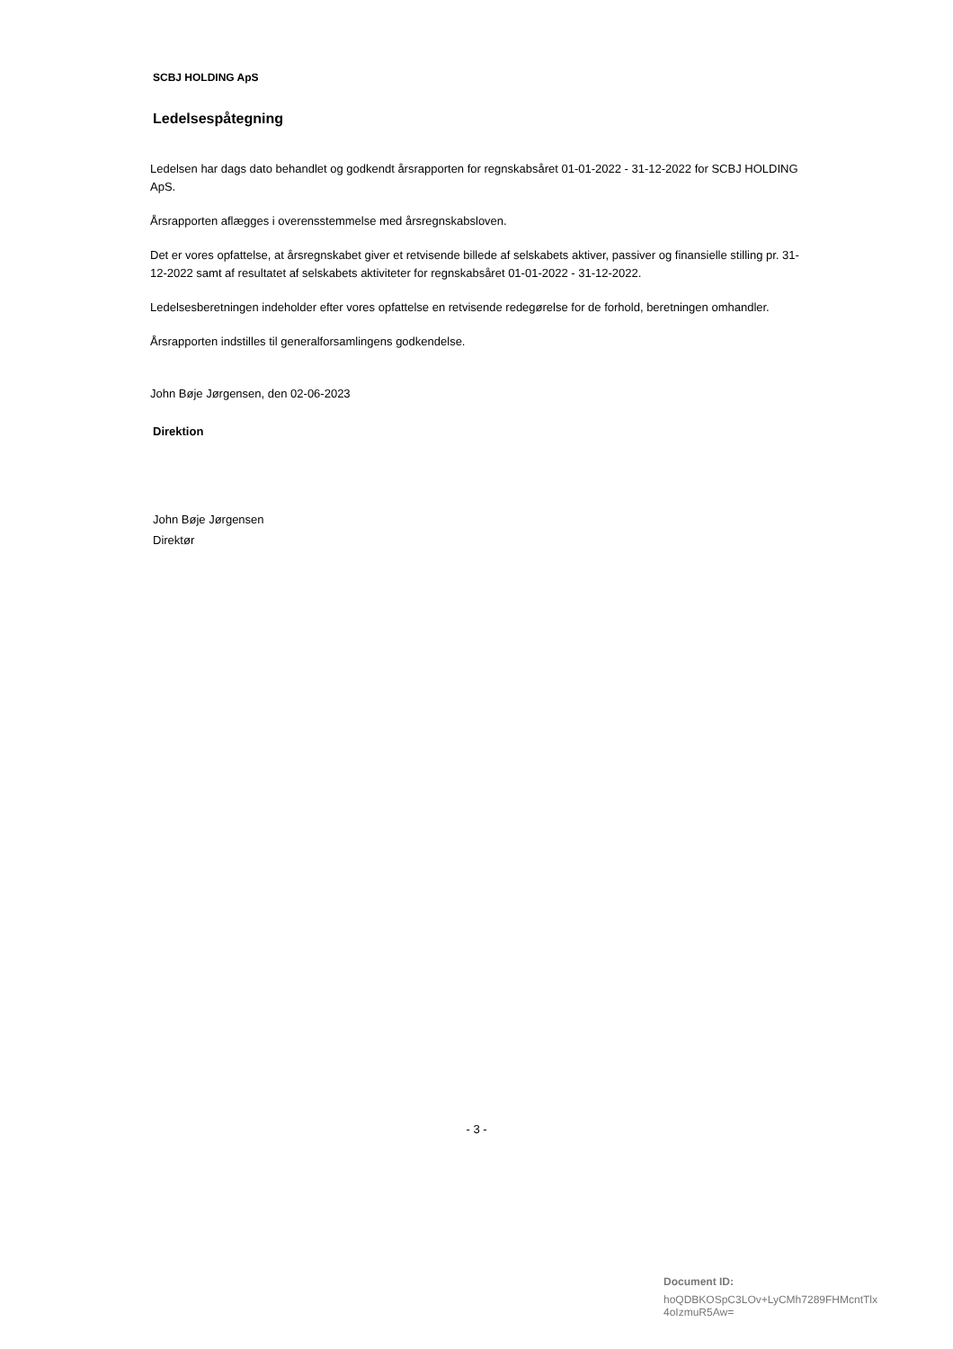SCBJ HOLDING ApS
Ledelsespåtegning
Ledelsen har dags dato behandlet og godkendt årsrapporten for regnskabsåret 01-01-2022 - 31-12-2022 for SCBJ HOLDING ApS.
Årsrapporten aflægges i overensstemmelse med årsregnskabsloven.
Det er vores opfattelse, at årsregnskabet giver et retvisende billede af selskabets aktiver, passiver og finansielle stilling pr. 31-12-2022 samt af resultatet af selskabets aktiviteter for regnskabsåret 01-01-2022 - 31-12-2022.
Ledelsesberetningen indeholder efter vores opfattelse en retvisende redegørelse for de forhold, beretningen omhandler.
Årsrapporten indstilles til generalforsamlingens godkendelse.
John Bøje Jørgensen, den 02-06-2023
Direktion
John Bøje Jørgensen
Direktør
- 3 -
Document ID:
hoQDBKOSpC3LOv+LyCMh7289FHMcntTlx
4oIzmuR5Aw=